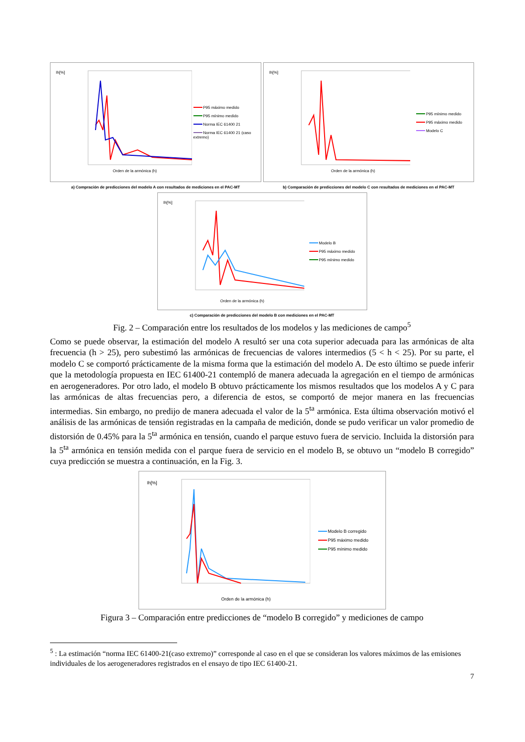Ih[%]
Orden de la armónica (h)
P95 máximo medido
P95 mínimo medido
Norma IEC 61400 21
Norma IEC 61400 21 (caso extremo)
a) Compración de predicciones del modelo A con resultados de mediciones en el PAC-MT
Ih[%]
Orden de la armónica (h)
P95 mínimo medido
P95 máximo medido
Modelo C
b) Comparación de predicciones del modelo C con resultados de mediciones en el PAC-MT
Ih[%]
Orden de la armónica (h)
Modelo B
P95 máximo medido
P95 mínimo medido
c) Comparación de predicciones del modelo B con mediciones en el PAC-MT
Fig. 2 – Comparación entre los resultados de los modelos y las mediciones de campo<sup>5</sup>
Como se puede observar, la estimación del modelo A resultó ser una cota superior adecuada para las armónicas de alta frecuencia (h > 25), pero subestimó las armónicas de frecuencias de valores intermedios (5 < h < 25). Por su parte, el modelo C se comportó prácticamente de la misma forma que la estimación del modelo A. De esto último se puede inferir que la metodología propuesta en IEC 61400-21 contempló de manera adecuada la agregación en el tiempo de armónicas en aerogeneradores. Por otro lado, el modelo B obtuvo prácticamente los mismos resultados que los modelos A y C para las armónicas de altas frecuencias pero, a diferencia de estos, se comportó de mejor manera en las frecuencias intermedias. Sin embargo, no predijo de manera adecuada el valor de la 5<sup>ta</sup> armónica. Esta última observación motivó el análisis de las armónicas de tensión registradas en la campaña de medición, donde se pudo verificar un valor promedio de distorsión de 0.45% para la 5<sup>ta</sup> armónica en tensión, cuando el parque estuvo fuera de servicio. Incluida la distorsión para la 5<sup>ta</sup> armónica en tensión medida con el parque fuera de servicio en el modelo B, se obtuvo un “modelo B corregido” cuya predicción se muestra a continuación, en la Fig. 3.
Ih[%]
Orden de la armónica (h)
Modelo B corregido
P95 máximo medido
P95 mínimo medido
Figura 3 – Comparación entre predicciones de “modelo B corregido” y mediciones de campo
<sup>5</sup> : La estimación “norma IEC 61400-21(caso extremo)” corresponde al caso en el que se consideran los valores máximos de las emisiones individuales de los aerogeneradores registrados en el ensayo de tipo IEC 61400-21.
7